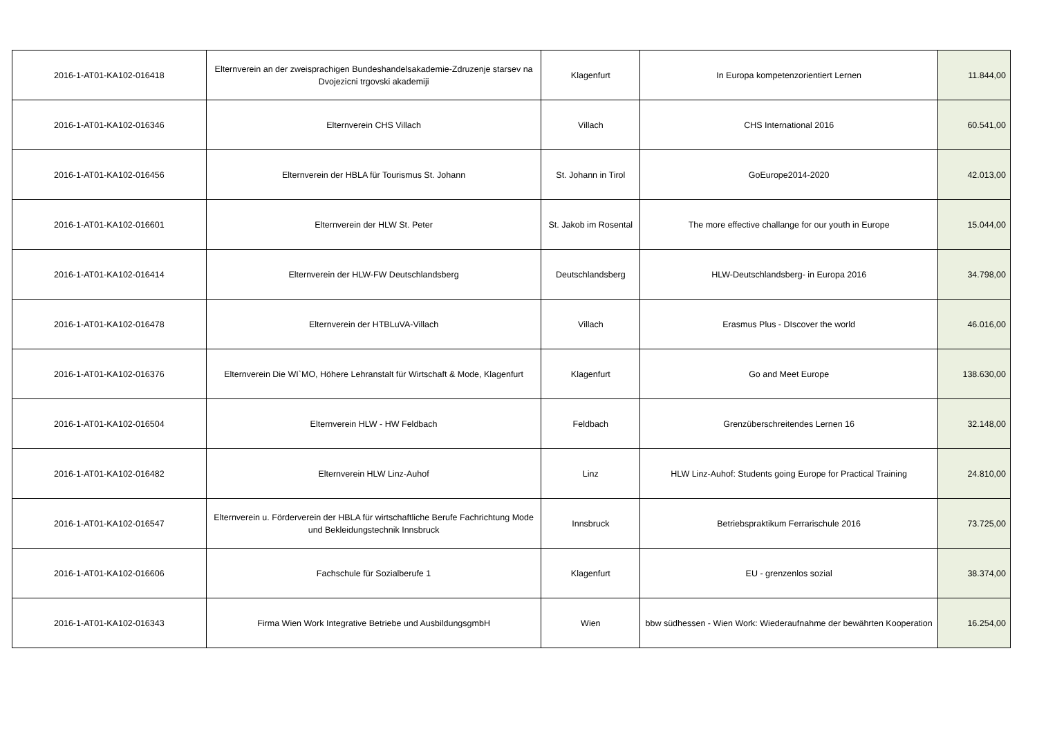| 2016-1-AT01-KA102-016418 | Elternverein an der zweisprachigen Bundeshandelsakademie-Zdruzenje starsev na Dvojezicni trgovski akademiji | Klagenfurt | In Europa kompetenzorientiert Lernen | 11.844,00 |
| 2016-1-AT01-KA102-016346 | Elternverein CHS Villach | Villach | CHS International 2016 | 60.541,00 |
| 2016-1-AT01-KA102-016456 | Elternverein der HBLA für Tourismus St. Johann | St. Johann in Tirol | GoEurope2014-2020 | 42.013,00 |
| 2016-1-AT01-KA102-016601 | Elternverein der HLW St. Peter | St. Jakob im Rosental | The more effective challange for our youth in Europe | 15.044,00 |
| 2016-1-AT01-KA102-016414 | Elternverein der HLW-FW Deutschlandsberg | Deutschlandsberg | HLW-Deutschlandsberg- in Europa 2016 | 34.798,00 |
| 2016-1-AT01-KA102-016478 | Elternverein der HTBLuVA-Villach | Villach | Erasmus Plus - DIscover the world | 46.016,00 |
| 2016-1-AT01-KA102-016376 | Elternverein Die WI`MO, Höhere Lehranstalt für Wirtschaft & Mode, Klagenfurt | Klagenfurt | Go and Meet Europe | 138.630,00 |
| 2016-1-AT01-KA102-016504 | Elternverein HLW - HW Feldbach | Feldbach | Grenzüberschreitendes Lernen 16 | 32.148,00 |
| 2016-1-AT01-KA102-016482 | Elternverein HLW Linz-Auhof | Linz | HLW Linz-Auhof: Students going Europe for Practical Training | 24.810,00 |
| 2016-1-AT01-KA102-016547 | Elternverein u. Förderverein der HBLA für wirtschaftliche Berufe Fachrichtung Mode und Bekleidungstechnik Innsbruck | Innsbruck | Betriebspraktikum Ferrarischule 2016 | 73.725,00 |
| 2016-1-AT01-KA102-016606 | Fachschule für Sozialberufe 1 | Klagenfurt | EU - grenzenlos sozial | 38.374,00 |
| 2016-1-AT01-KA102-016343 | Firma Wien Work Integrative Betriebe und AusbildungsgmbH | Wien | bbw südhessen - Wien Work: Wiederaufnahme der bewährten Kooperation | 16.254,00 |